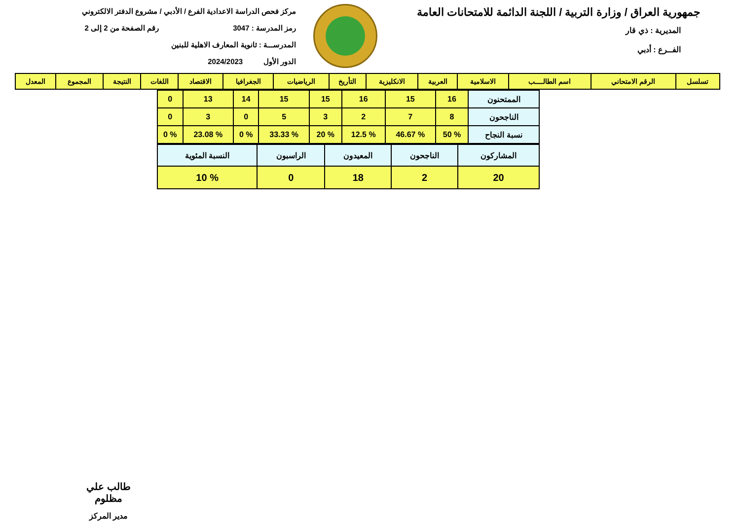جمهورية العراق / وزارة التربية / اللجنة الدائمة للامتحانات العامة
المديرية : ذي قار
الفــرع : أدبي
مركز فحص الدراسة الاعدادية الفرع / الأدبي / مشروع الدفتر الالكتروني
رمز المدرسة : 3047 رقم الصفحة من 2 إلى 2
المدرســـة : ثانوية المعارف الاهلية للبنين
الدور الأول 2024/2023
| تسلسل | الرقم الامتحاني | اسم الطالــــب | الاسلامية | العربية | الانكليزية | التأريخ | الرياضيات | الجغرافيا | الاقتصاد | اللغات | النتيجة | المجموع | المعدل |
| --- | --- | --- | --- | --- | --- | --- | --- | --- | --- | --- | --- | --- | --- |
| الممتحنون | 16 | 15 | 16 | 15 | 15 | 14 | 13 | 0 |
| الناجحون | 8 | 7 | 2 | 3 | 5 | 0 | 3 | 0 |
| نسبة النجاح | % 50 | % 46.67 | % 12.5 | % 20 | % 33.33 | % 0 | % 23.08 | % 0 |
| المشاركون | الناجحون | المعيدون | الراسبون | النسبة المئوية |
| 20 | 2 | 18 | 0 | % 10 |
طالب علي مظلوم
مدير المركز